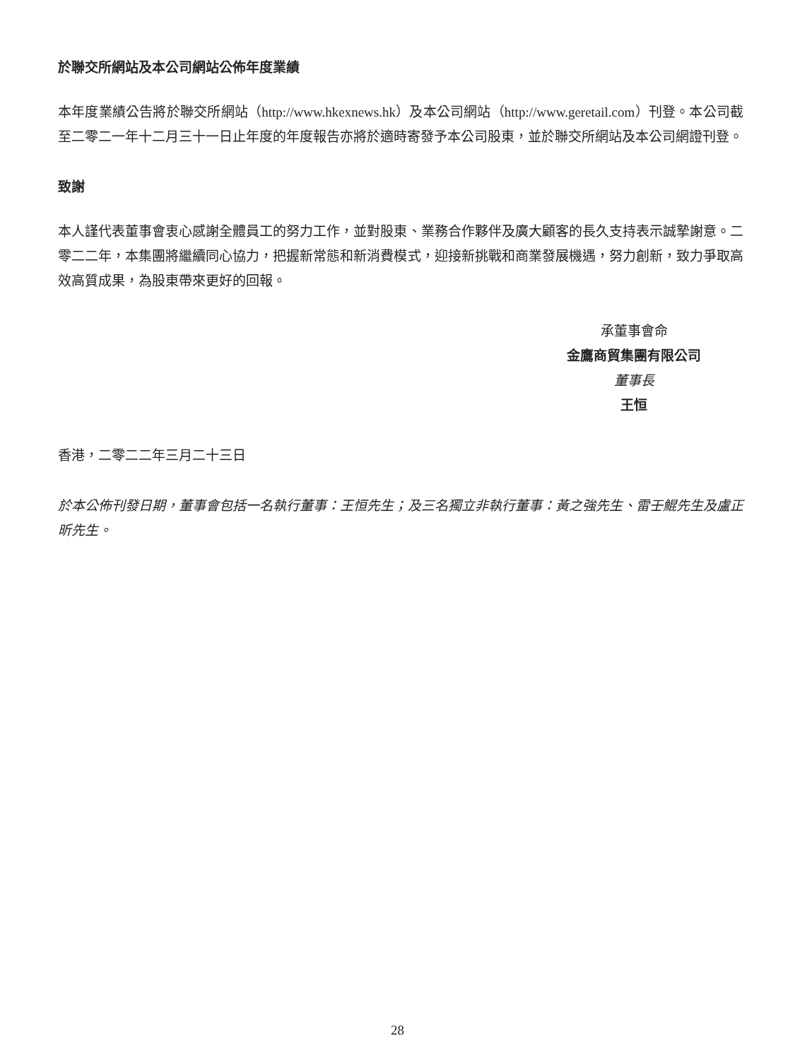於聯交所網站及本公司網站公佈年度業績
本年度業績公告將於聯交所網站（http://www.hkexnews.hk）及本公司網站（http://www.geretail.com）刊登。本公司截至二零二一年十二月三十一日止年度的年度報告亦將於適時寄發予本公司股東，並於聯交所網站及本公司網證刊登。
致謝
本人謹代表董事會衷心感謝全體員工的努力工作，並對股東、業務合作夥伴及廣大顧客的長久支持表示誠摯謝意。二零二二年，本集團將繼續同心協力，把握新常態和新消費模式，迎接新挑戰和商業發展機遇，努力創新，致力爭取高效高質成果，為股東帶來更好的回報。
承董事會命
金鷹商貿集團有限公司
董事長
王恒
香港，二零二二年三月二十三日
於本公佈刊發日期，董事會包括一名執行董事：王恒先生；及三名獨立非執行董事：黃之強先生、雷壬鯤先生及盧正昕先生。
28